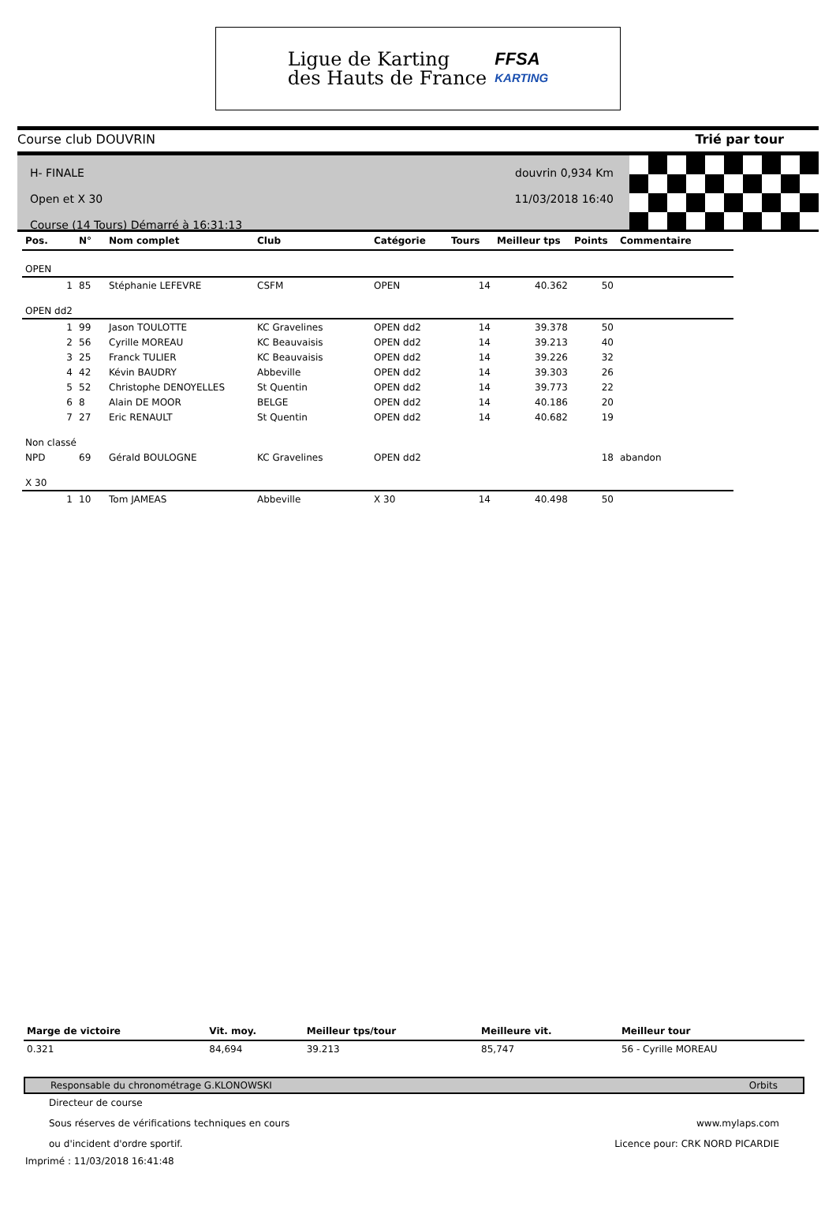Ligue de Karting
des Hauts de France
FFSA
KARTING
Course club DOUVRIN Trié par tour
H- FINALE
Open et X 30
Course (14 Tours) Démarré à 16:31:13
douvrin 0,934 Km
11/03/2018 16:40
| Pos. | N° | Nom complet | Club | Catégorie | Tours | Meilleur tps | Points | Commentaire |
| --- | --- | --- | --- | --- | --- | --- | --- | --- |
| OPEN | | | | | | | | |
| 1 | 85 | Stéphanie LEFEVRE | CSFM | OPEN | 14 | 40.362 | 50 | |
| OPEN dd2 | | | | | | | | |
| 1 | 99 | Jason TOULOTTE | KC Gravelines | OPEN dd2 | 14 | 39.378 | 50 | |
| 2 | 56 | Cyrille MOREAU | KC Beauvaisis | OPEN dd2 | 14 | 39.213 | 40 | |
| 3 | 25 | Franck TULIER | KC Beauvaisis | OPEN dd2 | 14 | 39.226 | 32 | |
| 4 | 42 | Kévin BAUDRY | Abbeville | OPEN dd2 | 14 | 39.303 | 26 | |
| 5 | 52 | Christophe DENOYELLES | St Quentin | OPEN dd2 | 14 | 39.773 | 22 | |
| 6 | 8 | Alain DE MOOR | BELGE | OPEN dd2 | 14 | 40.186 | 20 | |
| 7 | 27 | Eric RENAULT | St Quentin | OPEN dd2 | 14 | 40.682 | 19 | |
| Non classé | | | | | | | | |
| NPD | 69 | Gérald BOULOGNE | KC Gravelines | OPEN dd2 | | | 18 | abandon |
| X 30 | | | | | | | | |
| 1 | 10 | Tom JAMEAS | Abbeville | X 30 | 14 | 40.498 | 50 | |
| Marge de victoire | Vit. moy. | Meilleur tps/tour | Meilleure vit. | Meilleur tour |
| --- | --- | --- | --- | --- |
| 0.321 | 84,694 | 39.213 | 85,747 | 56 - Cyrille MOREAU |
Responsable du chronométrage G.KLONOWSKI Orbits
Directeur de course
Sous réserves de vérifications techniques en cours www.mylaps.com
ou d'incident d'ordre sportif. Licence pour: CRK NORD PICARDIE
Imprimé : 11/03/2018 16:41:48